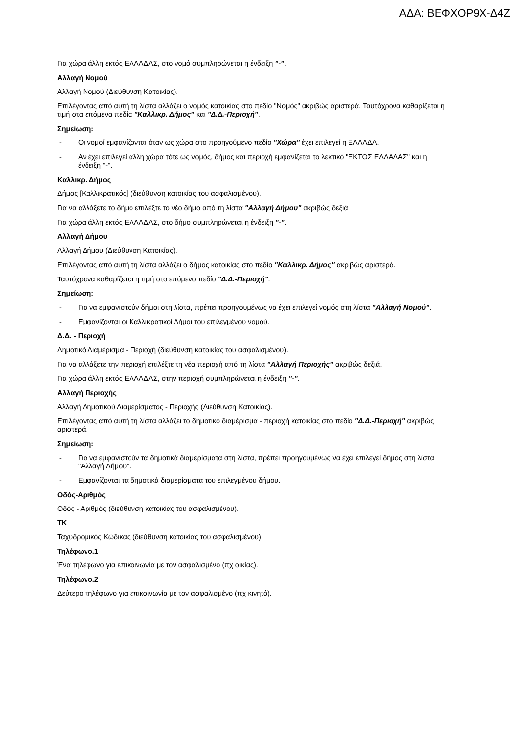ΑΔΑ: ΒΕΦΧΟΡ9Χ-Δ4Ζ
Για χώρα άλλη εκτός ΕΛΛΑΔΑΣ, στο νομό συμπληρώνεται η ένδειξη "-".
Αλλαγή Νομού
Αλλαγή Νομού (Διεύθυνση Κατοικίας).
Επιλέγοντας από αυτή τη λίστα αλλάζει ο νομός κατοικίας στο πεδίο "Νομός" ακριβώς αριστερά. Ταυτόχρονα καθαρίζεται η τιμή στα επόμενα πεδία "Καλλικρ. Δήμος" και "Δ.Δ.-Περιοχή".
Σημείωση:
- Οι νομοί εμφανίζονται όταν ως χώρα στο προηγούμενο πεδίο "Χώρα" έχει επιλεγεί η ΕΛΛΑΔΑ.
- Αν έχει επιλεγεί άλλη χώρα τότε ως νομός, δήμος και περιοχή εμφανίζεται το λεκτικό "ΕΚΤΟΣ ΕΛΛΑΔΑΣ" και η ένδειξη "-".
Καλλικρ. Δήμος
Δήμος [Καλλικρατικός] (διεύθυνση κατοικίας του ασφαλισμένου).
Για να αλλάξετε το δήμο επιλέξτε το νέο δήμο από τη λίστα "Αλλαγή Δήμου" ακριβώς δεξιά.
Για χώρα άλλη εκτός ΕΛΛΑΔΑΣ, στο δήμο συμπληρώνεται η ένδειξη "-".
Αλλαγή Δήμου
Αλλαγή Δήμου (Διεύθυνση Κατοικίας).
Επιλέγοντας από αυτή τη λίστα αλλάζει ο δήμος κατοικίας στο πεδίο "Καλλικρ. Δήμος" ακριβώς αριστερά.
Ταυτόχρονα καθαρίζεται η τιμή στο επόμενο πεδίο "Δ.Δ.-Περιοχή".
Σημείωση:
- Για να εμφανιστούν δήμοι στη λίστα, πρέπει προηγουμένως να έχει επιλεγεί νομός στη λίστα "Αλλαγή Νομού".
- Εμφανίζονται οι Καλλικρατικοί Δήμοι του επιλεγμένου νομού.
Δ.Δ. - Περιοχή
Δημοτικό Διαμέρισμα - Περιοχή (διεύθυνση κατοικίας του ασφαλισμένου).
Για να αλλάξετε την περιοχή επιλέξτε τη νέα περιοχή από τη λίστα "Αλλαγή Περιοχής" ακριβώς δεξιά.
Για χώρα άλλη εκτός ΕΛΛΑΔΑΣ, στην περιοχή συμπληρώνεται η ένδειξη "-".
Αλλαγή Περιοχής
Αλλαγή Δημοτικού Διαμερίσματος - Περιοχής (Διεύθυνση Κατοικίας).
Επιλέγοντας από αυτή τη λίστα αλλάζει το δημοτικό διαμέρισμα - περιοχή κατοικίας στο πεδίο "Δ.Δ.-Περιοχή" ακριβώς αριστερά.
Σημείωση:
- Για να εμφανιστούν τα δημοτικά διαμερίσματα στη λίστα, πρέπει προηγουμένως να έχει επιλεγεί δήμος στη λίστα "Αλλαγή Δήμου".
- Εμφανίζονται τα δημοτικά διαμερίσματα του επιλεγμένου δήμου.
Οδός-Αριθμός
Οδός - Αριθμός (διεύθυνση κατοικίας του ασφαλισμένου).
ΤΚ
Ταχυδρομικός Κώδικας (διεύθυνση κατοικίας του ασφαλισμένου).
Τηλέφωνο.1
Ένα τηλέφωνο για επικοινωνία με τον ασφαλισμένο (πχ οικίας).
Τηλέφωνο.2
Δεύτερο τηλέφωνο για επικοινωνία με τον ασφαλισμένο (πχ κινητό).